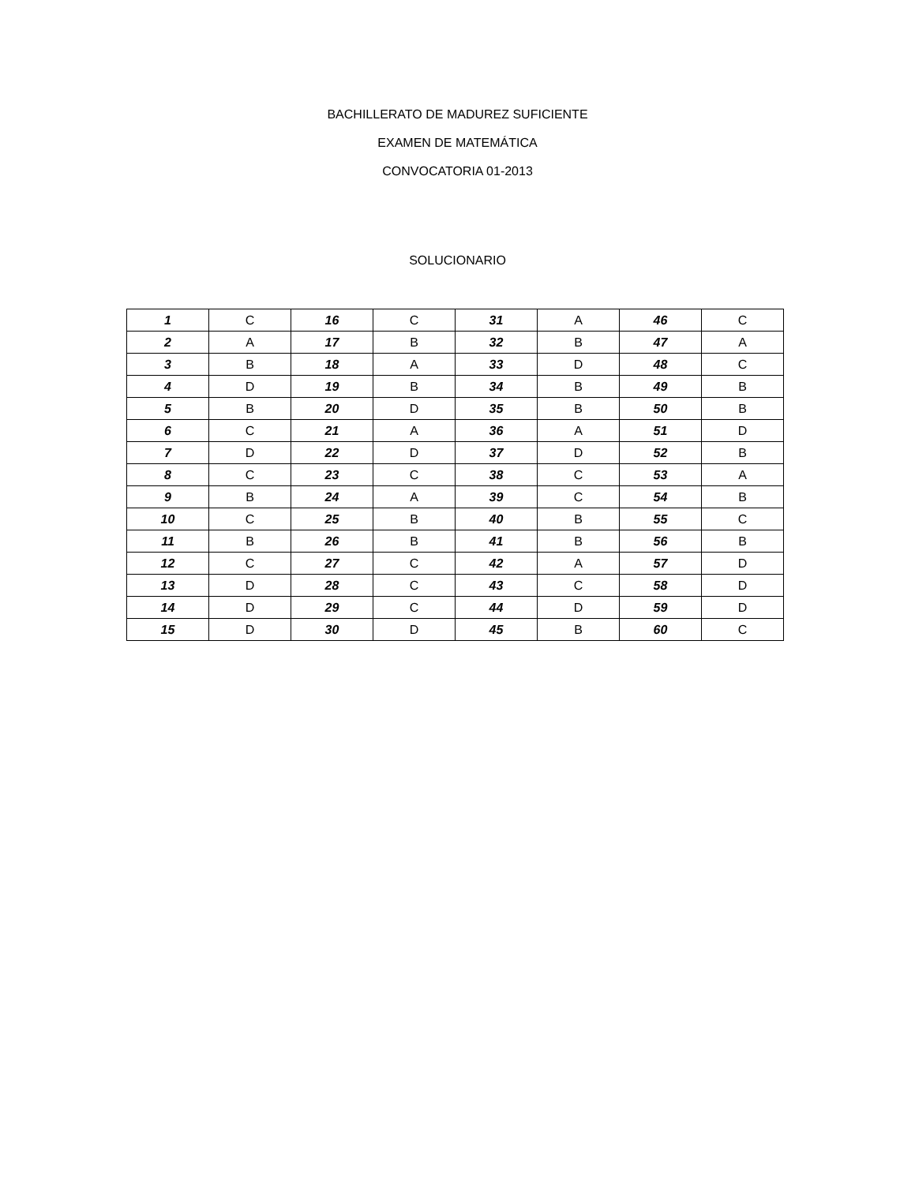BACHILLERATO DE MADUREZ SUFICIENTE
EXAMEN DE MATEMÁTICA
CONVOCATORIA 01-2013
SOLUCIONARIO
| 1 | C | 16 | C | 31 | A | 46 | C |
| 2 | A | 17 | B | 32 | B | 47 | A |
| 3 | B | 18 | A | 33 | D | 48 | C |
| 4 | D | 19 | B | 34 | B | 49 | B |
| 5 | B | 20 | D | 35 | B | 50 | B |
| 6 | C | 21 | A | 36 | A | 51 | D |
| 7 | D | 22 | D | 37 | D | 52 | B |
| 8 | C | 23 | C | 38 | C | 53 | A |
| 9 | B | 24 | A | 39 | C | 54 | B |
| 10 | C | 25 | B | 40 | B | 55 | C |
| 11 | B | 26 | B | 41 | B | 56 | B |
| 12 | C | 27 | C | 42 | A | 57 | D |
| 13 | D | 28 | C | 43 | C | 58 | D |
| 14 | D | 29 | C | 44 | D | 59 | D |
| 15 | D | 30 | D | 45 | B | 60 | C |